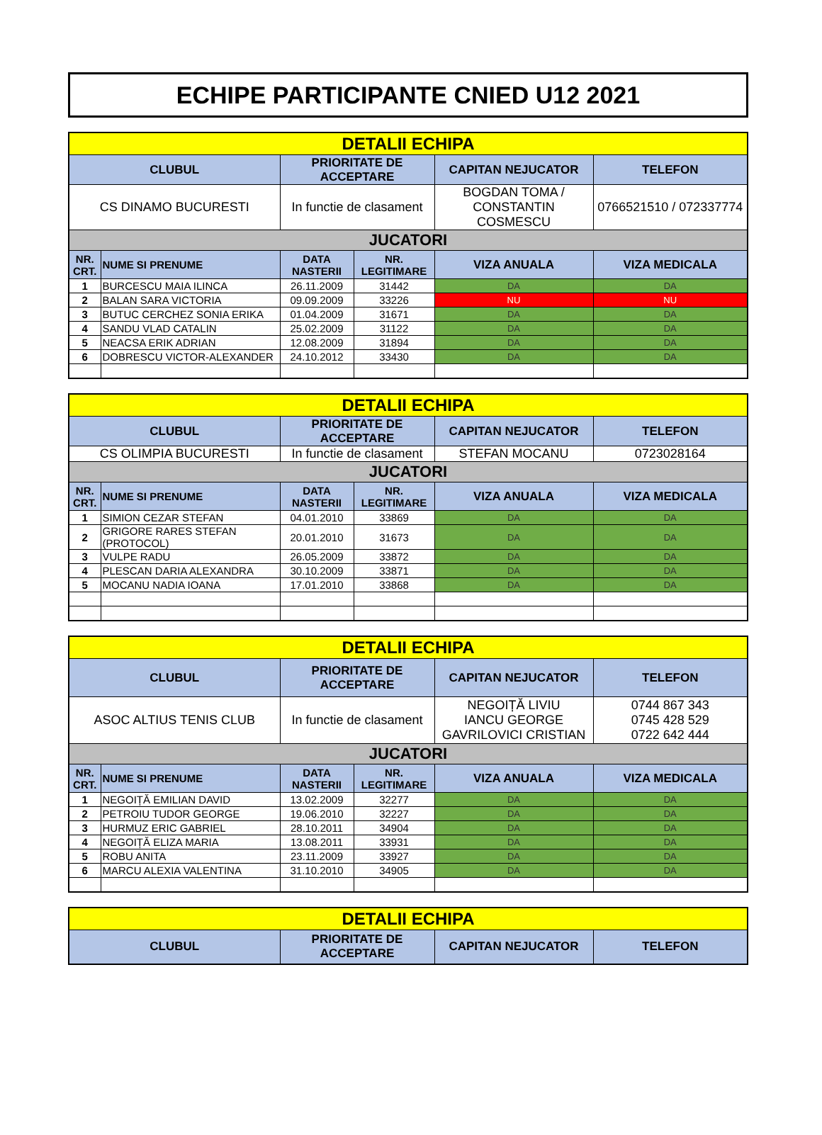ECHIPE PARTICIPANTE CNIED U12 2021
| DETALII ECHIPA | | | | | |
| CLUBUL | | PRIORITATE DE ACCEPTARE | | CAPITAN NEJUCATOR | TELEFON |
| CS DINAMO BUCURESTI | | In functie de clasament | | BOGDAN TOMA / CONSTANTIN COSMESCU | 0766521510 / 072337774 |
| JUCATORI | | | | | |
| NR. CRT. | NUME SI PRENUME | DATA NASTERII | NR. LEGITIMARE | VIZA ANUALA | VIZA MEDICALA |
| 1 | BURCESCU MAIA ILINCA | 26.11.2009 | 31442 | DA | DA |
| 2 | BALAN SARA VICTORIA | 09.09.2009 | 33226 | NU | NU |
| 3 | BUTUC CERCHEZ SONIA ERIKA | 01.04.2009 | 31671 | DA | DA |
| 4 | SANDU VLAD CATALIN | 25.02.2009 | 31122 | DA | DA |
| 5 | NEACSA ERIK ADRIAN | 12.08.2009 | 31894 | DA | DA |
| 6 | DOBRESCU VICTOR-ALEXANDER | 24.10.2012 | 33430 | DA | DA |
| DETALII ECHIPA | | | | | |
| CLUBUL | | PRIORITATE DE ACCEPTARE | | CAPITAN NEJUCATOR | TELEFON |
| CS OLIMPIA BUCURESTI | | In functie de clasament | | STEFAN MOCANU | 0723028164 |
| JUCATORI | | | | | |
| NR. CRT. | NUME SI PRENUME | DATA NASTERII | NR. LEGITIMARE | VIZA ANUALA | VIZA MEDICALA |
| 1 | SIMION CEZAR STEFAN | 04.01.2010 | 33869 | DA | DA |
| 2 | GRIGORE RARES STEFAN (PROTOCOL) | 20.01.2010 | 31673 | DA | DA |
| 3 | VULPE RADU | 26.05.2009 | 33872 | DA | DA |
| 4 | PLESCAN DARIA ALEXANDRA | 30.10.2009 | 33871 | DA | DA |
| 5 | MOCANU NADIA IOANA | 17.01.2010 | 33868 | DA | DA |
| DETALII ECHIPA | | | | | |
| CLUBUL | | PRIORITATE DE ACCEPTARE | | CAPITAN NEJUCATOR | TELEFON |
| ASOC ALTIUS TENIS CLUB | | In functie de clasament | | NEGOIȚĂ LIVIU IANCU GEORGE GAVRILOVICI CRISTIAN | 0744 867 343 0745 428 529 0722 642 444 |
| JUCATORI | | | | | |
| NR. CRT. | NUME SI PRENUME | DATA NASTERII | NR. LEGITIMARE | VIZA ANUALA | VIZA MEDICALA |
| 1 | NEGOIȚĂ EMILIAN DAVID | 13.02.2009 | 32277 | DA | DA |
| 2 | PETROIU TUDOR GEORGE | 19.06.2010 | 32227 | DA | DA |
| 3 | HURMUZ ERIC GABRIEL | 28.10.2011 | 34904 | DA | DA |
| 4 | NEGOIȚĂ ELIZA MARIA | 13.08.2011 | 33931 | DA | DA |
| 5 | ROBU ANITA | 23.11.2009 | 33927 | DA | DA |
| 6 | MARCU ALEXIA VALENTINA | 31.10.2010 | 34905 | DA | DA |
| DETALII ECHIPA | | | |
| CLUBUL | PRIORITATE DE ACCEPTARE | CAPITAN NEJUCATOR | TELEFON |